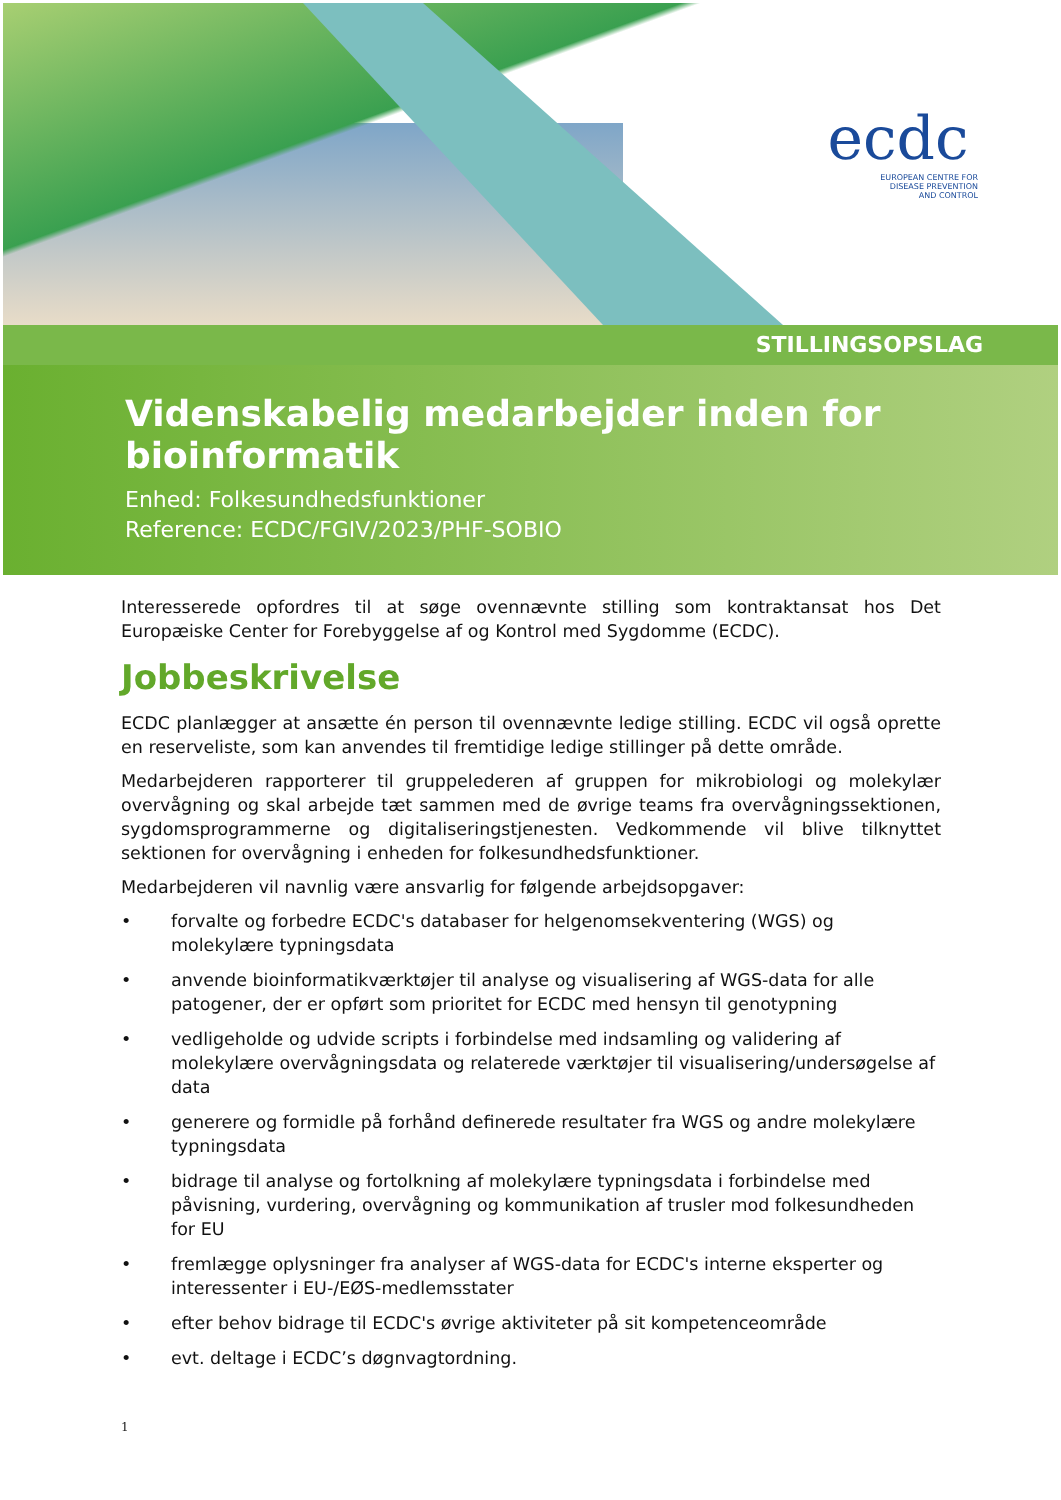ecdc
EUROPEAN CENTRE FOR
DISEASE PREVENTION
AND CONTROL
STILLINGSOPSLAG
Videnskabelig medarbejder inden for bioinformatik
Enhed: Folkesundhedsfunktioner
Reference: ECDC/FGIV/2023/PHF-SOBIO
Interesserede opfordres til at søge ovennævnte stilling som kontraktansat hos Det Europæiske Center for Forebyggelse af og Kontrol med Sygdomme (ECDC).
Jobbeskrivelse
ECDC planlægger at ansætte én person til ovennævnte ledige stilling. ECDC vil også oprette en reserveliste, som kan anvendes til fremtidige ledige stillinger på dette område.
Medarbejderen rapporterer til gruppelederen af gruppen for mikrobiologi og molekylær overvågning og skal arbejde tæt sammen med de øvrige teams fra overvågningssektionen, sygdomsprogrammerne og digitaliseringstjenesten. Vedkommende vil blive tilknyttet sektionen for overvågning i enheden for folkesundhedsfunktioner.
Medarbejderen vil navnlig være ansvarlig for følgende arbejdsopgaver:
• forvalte og forbedre ECDC's databaser for helgenomsekventering (WGS) og molekylære typningsdata
• anvende bioinformatikværktøjer til analyse og visualisering af WGS-data for alle patogener, der er opført som prioritet for ECDC med hensyn til genotypning
• vedligeholde og udvide scripts i forbindelse med indsamling og validering af molekylære overvågningsdata og relaterede værktøjer til visualisering/undersøgelse af data
• generere og formidle på forhånd definerede resultater fra WGS og andre molekylære typningsdata
• bidrage til analyse og fortolkning af molekylære typningsdata i forbindelse med påvisning, vurdering, overvågning og kommunikation af trusler mod folkesundheden for EU
• fremlægge oplysninger fra analyser af WGS-data for ECDC's interne eksperter og interessenter i EU-/EØS-medlemsstater
• efter behov bidrage til ECDC's øvrige aktiviteter på sit kompetenceområde
• evt. deltage i ECDC’s døgnvagtordning.
1